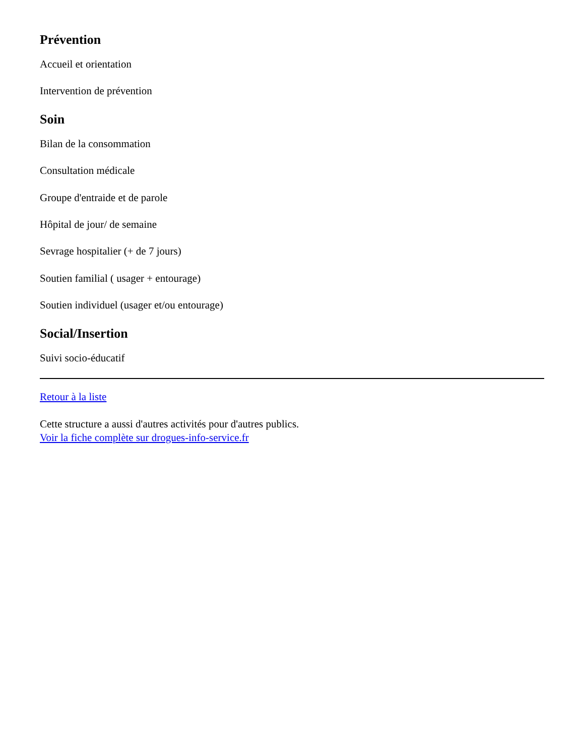Prévention
Accueil et orientation
Intervention de prévention
Soin
Bilan de la consommation
Consultation médicale
Groupe d'entraide et de parole
Hôpital de jour/ de semaine
Sevrage hospitalier (+ de 7 jours)
Soutien familial ( usager + entourage)
Soutien individuel (usager et/ou entourage)
Social/Insertion
Suivi socio-éducatif
Retour à la liste
Cette structure a aussi d'autres activités pour d'autres publics.
Voir la fiche complète sur drogues-info-service.fr